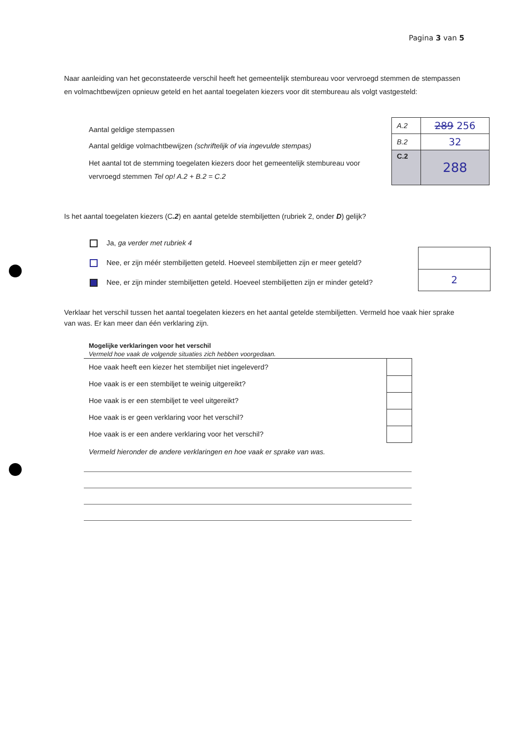Pagina 3 van 5
Naar aanleiding van het geconstateerde verschil heeft het gemeentelijk stembureau voor vervroegd stemmen de stempassen en volmachtbewijzen opnieuw geteld en het aantal toegelaten kiezers voor dit stembureau als volgt vastgesteld:
Aantal geldige stempassen
Aantal geldige volmachtbewijzen (schriftelijk of via ingevulde stempas)
Het aantal tot de stemming toegelaten kiezers door het gemeentelijk stembureau voor vervroegd stemmen Tel op! A.2 + B.2 = C.2
| A.2 | 289 256 |
| B.2 | 32 |
| C.2 | 288 |
Is het aantal toegelaten kiezers (C.2) en aantal getelde stembiljetten (rubriek 2, onder D) gelijk?
Ja, ga verder met rubriek 4
Nee, er zijn méér stembiljetten geteld. Hoeveel stembiljetten zijn er meer geteld?
Nee, er zijn minder stembiljetten geteld. Hoeveel stembiljetten zijn er minder geteld?
| 2 |
Verklaar het verschil tussen het aantal toegelaten kiezers en het aantal getelde stembiljetten. Vermeld hoe vaak hier sprake van was. Er kan meer dan één verklaring zijn.
Mogelijke verklaringen voor het verschil
Vermeld hoe vaak de volgende situaties zich hebben voorgedaan.
| Hoe vaak heeft een kiezer het stembiljet niet ingeleverd? | |
| Hoe vaak is er een stembiljet te weinig uitgereikt? | |
| Hoe vaak is er een stembiljet te veel uitgereikt? | |
| Hoe vaak is er geen verklaring voor het verschil? | |
| Hoe vaak is er een andere verklaring voor het verschil? | |
Vermeld hieronder de andere verklaringen en hoe vaak er sprake van was.